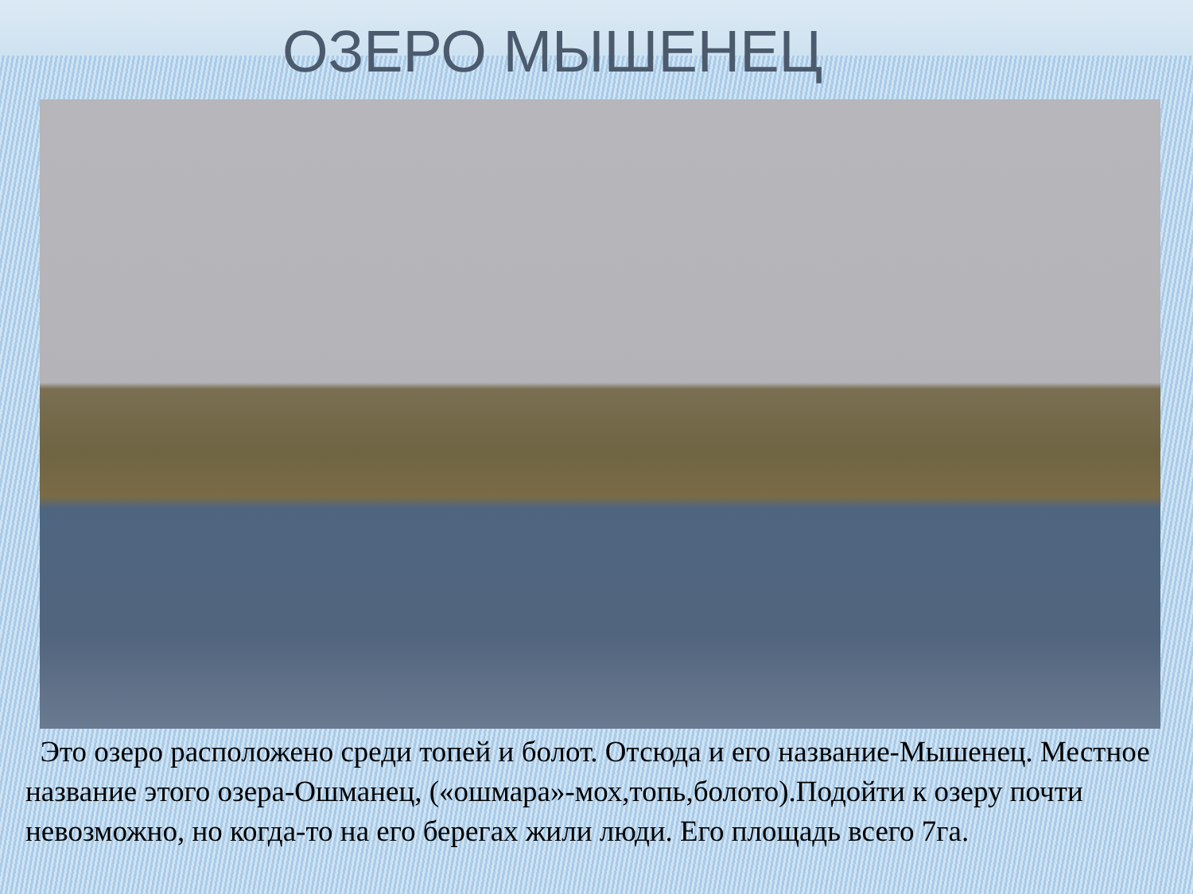ОЗЕРО МЫШЕНЕЦ
Это озеро расположено среди топей и болот. Отсюда и его название-Мышенец. Местное название этого озера-Ошманец, («ошмара»-мох,топь,болото).Подойти к озеру почти невозможно, но когда-то на его берегах жили люди. Его площадь всего 7га.